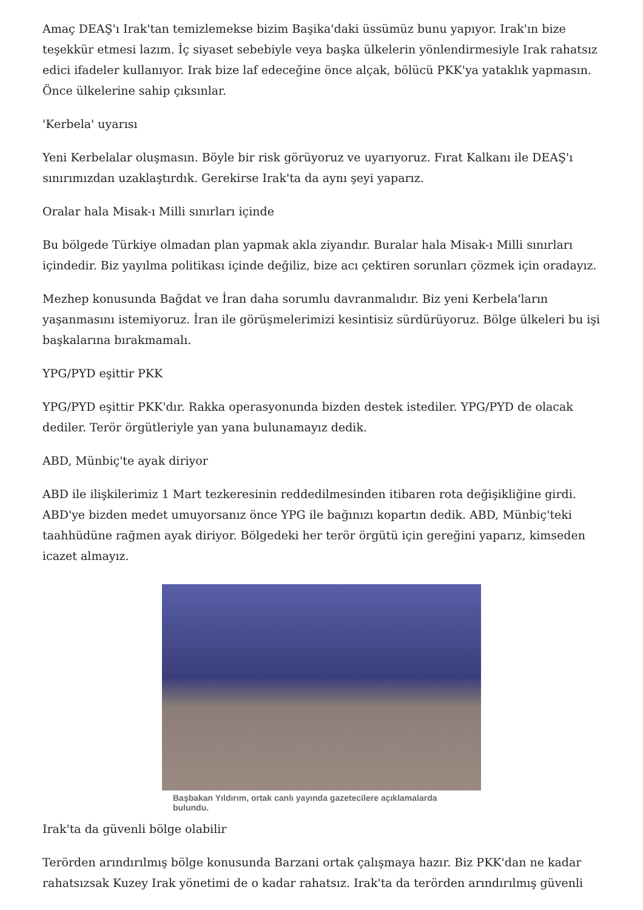Amaç DEAŞ'ı Irak'tan temizlemekse bizim Başika'daki üssümüz bunu yapıyor. Irak'ın bize teşekkür etmesi lazım. İç siyaset sebebiyle veya başka ülkelerin yönlendirmesiyle Irak rahatsız edici ifadeler kullanıyor. Irak bize laf edeceğine önce alçak, bölücü PKK'ya yataklık yapmasın. Önce ülkelerine sahip çıksınlar.
'Kerbela' uyarısı
Yeni Kerbelalar oluşmasın. Böyle bir risk görüyoruz ve uyarıyoruz. Fırat Kalkanı ile DEAŞ'ı sınırımızdan uzaklaştırdık. Gerekirse Irak'ta da aynı şeyi yaparız.
Oralar hala Misak-ı Milli sınırları içinde
Bu bölgede Türkiye olmadan plan yapmak akla ziyandır. Buralar hala Misak-ı Milli sınırları içindedir. Biz yayılma politikası içinde değiliz, bize acı çektiren sorunları çözmek için oradayız.
Mezhep konusunda Bağdat ve İran daha sorumlu davranmalıdır. Biz yeni Kerbela'ların yaşanmasını istemiyoruz. İran ile görüşmelerimizi kesintisiz sürdürüyoruz. Bölge ülkeleri bu işi başkalarına bırakmamalı.
YPG/PYD eşittir PKK
YPG/PYD eşittir PKK'dır. Rakka operasyonunda bizden destek istediler. YPG/PYD de olacak dediler. Terör örgütleriyle yan yana bulunamayız dedik.
ABD, Münbiç'te ayak diriyor
ABD ile ilişkilerimiz 1 Mart tezkeresinin reddedilmesinden itibaren rota değişikliğine girdi. ABD'ye bizden medet umuyorsanız önce YPG ile bağınızı kopartın dedik. ABD, Münbiç'teki taahhüdüne rağmen ayak diriyor. Bölgedeki her terör örgütü için gereğini yaparız, kimseden icazet almayız.
Başbakan Yıldırım, ortak canlı yayında gazetecilere açıklamalarda bulundu.
Irak'ta da güvenli bölge olabilir
Terörden arındırılmış bölge konusunda Barzani ortak çalışmaya hazır. Biz PKK'dan ne kadar rahatsızsak Kuzey Irak yönetimi de o kadar rahatsız. Irak'ta da terörden arındırılmış güvenli